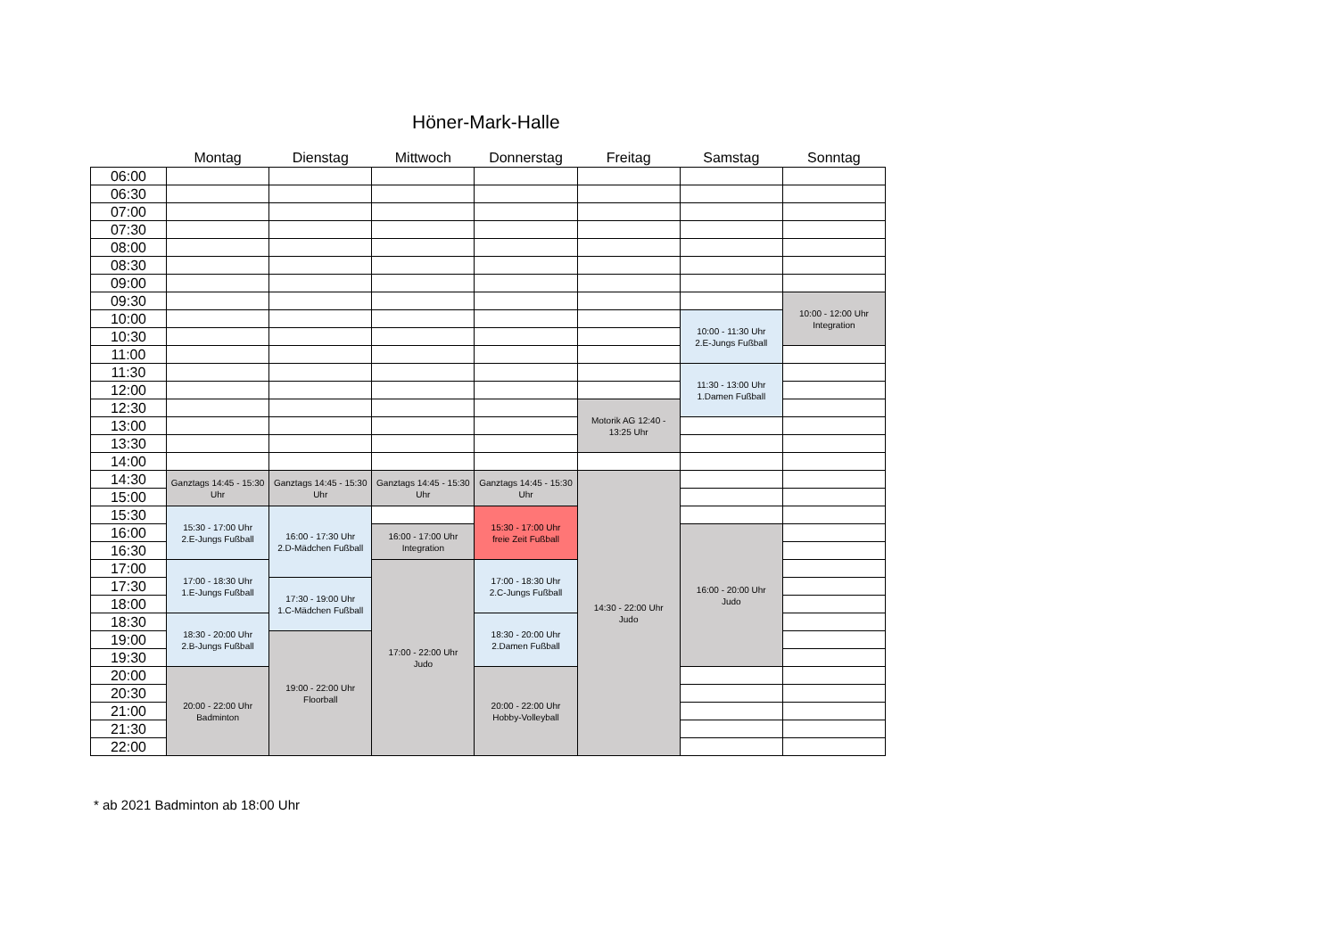Höner-Mark-Halle
| | Montag | Dienstag | Mittwoch | Donnerstag | Freitag | Samstag | Sonntag |
| --- | --- | --- | --- | --- | --- | --- | --- |
| 06:00 | | | | | | | |
| 06:30 | | | | | | | |
| 07:00 | | | | | | | |
| 07:30 | | | | | | | |
| 08:00 | | | | | | | |
| 08:30 | | | | | | | |
| 09:00 | | | | | | | |
| 09:30 | | | | | | | 10:00 - 12:00 Uhr Integration |
| 10:00 | | | | | | 10:00 - 11:30 Uhr 2.E-Jungs Fußball | |
| 10:30 | | | | | | | |
| 11:00 | | | | | | | |
| 11:30 | | | | | | 11:30 - 13:00 Uhr 1.Damen Fußball | |
| 12:00 | | | | | | | |
| 12:30 | | | | | Motorik AG 12:40 - 13:25 Uhr | | |
| 13:00 | | | | | | | |
| 13:30 | | | | | | | |
| 14:00 | | | | | | | |
| 14:30 | Ganztags 14:45 - 15:30 Uhr | Ganztags 14:45 - 15:30 Uhr | Ganztags 14:45 - 15:30 Uhr | Ganztags 14:45 - 15:30 Uhr | 14:30 - 22:00 Uhr Judo | | |
| 15:00 | | | | | | | |
| 15:30 | 15:30 - 17:00 Uhr 2.E-Jungs Fußball | 16:00 - 17:30 Uhr 2.D-Mädchen Fußball | | 15:30 - 17:00 Uhr freie Zeit Fußball | | | |
| 16:00 | | | 16:00 - 17:00 Uhr Integration | | | 16:00 - 20:00 Uhr Judo | |
| 16:30 | | | | | | | |
| 17:00 | 17:00 - 18:30 Uhr 1.E-Jungs Fußball | | 17:00 - 22:00 Uhr Judo | 17:00 - 18:30 Uhr 2.C-Jungs Fußball | | | |
| 17:30 | | 17:30 - 19:00 Uhr 1.C-Mädchen Fußball | | | | | |
| 18:00 | | | | | | | |
| 18:30 | 18:30 - 20:00 Uhr 2.B-Jungs Fußball | | | 18:30 - 20:00 Uhr 2.Damen Fußball | | | |
| 19:00 | | 19:00 - 22:00 Uhr Floorball | | | | | |
| 19:30 | | | | | | | |
| 20:00 | 20:00 - 22:00 Uhr Badminton | | | 20:00 - 22:00 Uhr Hobby-Volleyball | | | |
| 20:30 | | | | | | | |
| 21:00 | | | | | | | |
| 21:30 | | | | | | | |
| 22:00 | | | | | | | |
* ab 2021 Badminton ab 18:00 Uhr